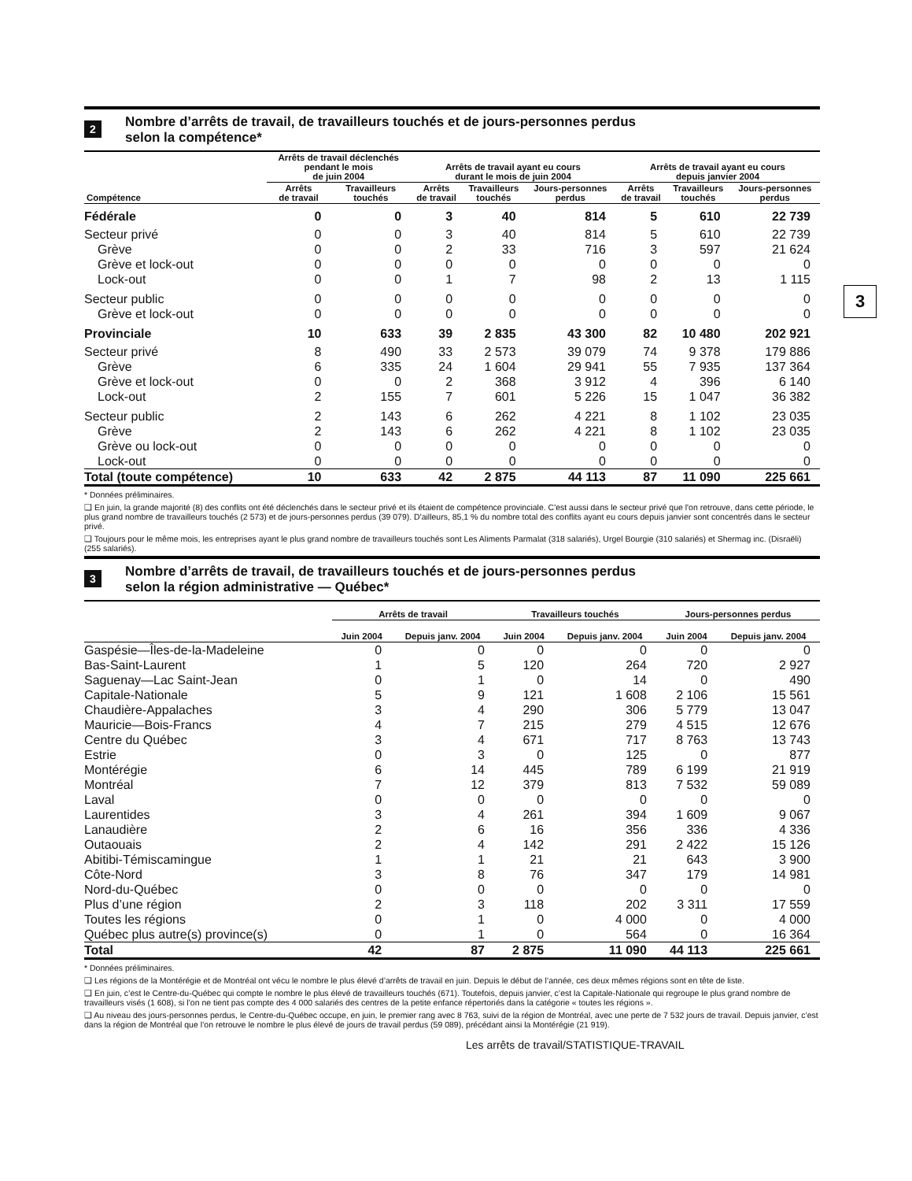3
2 Nombre d’arrêts de travail, de travailleurs touchés et de jours-personnes perdus
selon la compétence*
| | Arrêts de travail déclenchés pendant le mois de juin 2004 | | Arrêts de travail ayant eu cours durant le mois de juin 2004 | | | Arrêts de travail ayant eu cours depuis janvier 2004 | | |
| --- | --- | --- | --- | --- | --- | --- | --- | --- |
| Compétence | Arrêts de travail | Travailleurs touchés | Arrêts de travail | Travailleurs touchés | Jours-personnes perdus | Arrêts de travail | Travailleurs touchés | Jours-personnes perdus |
| Fédérale | 0 | 0 | 3 | 40 | 814 | 5 | 610 | 22 739 |
| Secteur privé | 0 | 0 | 3 | 40 | 814 | 5 | 610 | 22 739 |
| Grève | 0 | 0 | 2 | 33 | 716 | 3 | 597 | 21 624 |
| Grève et lock-out | 0 | 0 | 0 | 0 | 0 | 0 | 0 | 0 |
| Lock-out | 0 | 0 | 1 | 7 | 98 | 2 | 13 | 1 115 |
| Secteur public | 0 | 0 | 0 | 0 | 0 | 0 | 0 | 0 |
| Grève et lock-out | 0 | 0 | 0 | 0 | 0 | 0 | 0 | 0 |
| Provinciale | 10 | 633 | 39 | 2 835 | 43 300 | 82 | 10 480 | 202 921 |
| Secteur privé | 8 | 490 | 33 | 2 573 | 39 079 | 74 | 9 378 | 179 886 |
| Grève | 6 | 335 | 24 | 1 604 | 29 941 | 55 | 7 935 | 137 364 |
| Grève et lock-out | 0 | 0 | 2 | 368 | 3 912 | 4 | 396 | 6 140 |
| Lock-out | 2 | 155 | 7 | 601 | 5 226 | 15 | 1 047 | 36 382 |
| Secteur public | 2 | 143 | 6 | 262 | 4 221 | 8 | 1 102 | 23 035 |
| Grève | 2 | 143 | 6 | 262 | 4 221 | 8 | 1 102 | 23 035 |
| Grève ou lock-out | 0 | 0 | 0 | 0 | 0 | 0 | 0 | 0 |
| Lock-out | 0 | 0 | 0 | 0 | 0 | 0 | 0 | 0 |
| Total (toute compétence) | 10 | 633 | 42 | 2 875 | 44 113 | 87 | 11 090 | 225 661 |
* Données préliminaires.
❑ En juin, la grande majorité (8) des conflits ont été déclenchés dans le secteur privé et ils étaient de compétence provinciale. C'est aussi dans le secteur privé que l'on retrouve, dans cette période, le plus grand nombre de travailleurs touchés (2 573) et de jours-personnes perdus (39 079). D'ailleurs, 85,1 % du nombre total des conflits ayant eu cours depuis janvier sont concentrés dans le secteur privé.
❑ Toujours pour le même mois, les entreprises ayant le plus grand nombre de travailleurs touchés sont Les Aliments Parmalat (318 salariés), Urgel Bourgie (310 salariés) et Shermag inc. (Disraëli) (255 salariés).
3 Nombre d’arrêts de travail, de travailleurs touchés et de jours-personnes perdus
selon la région administrative — Québec*
| | Arrêts de travail | | Travailleurs touchés | | Jours-personnes perdus | |
| --- | --- | --- | --- | --- | --- | --- |
| | Juin 2004 | Depuis janv. 2004 | Juin 2004 | Depuis janv. 2004 | Juin 2004 | Depuis janv. 2004 |
| Gaspésie—Îles-de-la-Madeleine | 0 | 0 | 0 | 0 | 0 | 0 |
| Bas-Saint-Laurent | 1 | 5 | 120 | 264 | 720 | 2 927 |
| Saguenay—Lac Saint-Jean | 0 | 1 | 0 | 14 | 0 | 490 |
| Capitale-Nationale | 5 | 9 | 121 | 1 608 | 2 106 | 15 561 |
| Chaudière-Appalaches | 3 | 4 | 290 | 306 | 5 779 | 13 047 |
| Mauricie—Bois-Francs | 4 | 7 | 215 | 279 | 4 515 | 12 676 |
| Centre du Québec | 3 | 4 | 671 | 717 | 8 763 | 13 743 |
| Estrie | 0 | 3 | 0 | 125 | 0 | 877 |
| Montérégie | 6 | 14 | 445 | 789 | 6 199 | 21 919 |
| Montréal | 7 | 12 | 379 | 813 | 7 532 | 59 089 |
| Laval | 0 | 0 | 0 | 0 | 0 | 0 |
| Laurentides | 3 | 4 | 261 | 394 | 1 609 | 9 067 |
| Lanaudière | 2 | 6 | 16 | 356 | 336 | 4 336 |
| Outaouais | 2 | 4 | 142 | 291 | 2 422 | 15 126 |
| Abitibi-Témiscamingue | 1 | 1 | 21 | 21 | 643 | 3 900 |
| Côte-Nord | 3 | 8 | 76 | 347 | 179 | 14 981 |
| Nord-du-Québec | 0 | 0 | 0 | 0 | 0 | 0 |
| Plus d’une région | 2 | 3 | 118 | 202 | 3 311 | 17 559 |
| Toutes les régions | 0 | 1 | 0 | 4 000 | 0 | 4 000 |
| Québec plus autre(s) province(s) | 0 | 1 | 0 | 564 | 0 | 16 364 |
| Total | 42 | 87 | 2 875 | 11 090 | 44 113 | 225 661 |
* Données préliminaires.
❑ Les régions de la Montérégie et de Montréal ont vécu le nombre le plus élevé d’arrêts de travail en juin. Depuis le début de l’année, ces deux mêmes régions sont en tête de liste.
❑ En juin, c’est le Centre-du-Québec qui compte le nombre le plus élevé de travailleurs touchés (671). Toutefois, depuis janvier, c’est la Capitale-Nationale qui regroupe le plus grand nombre de travailleurs visés (1 608), si l’on ne tient pas compte des 4 000 salariés des centres de la petite enfance répertoriés dans la catégorie « toutes les régions ».
❑ Au niveau des jours-personnes perdus, le Centre-du-Québec occupe, en juin, le premier rang avec 8 763, suivi de la région de Montréal, avec une perte de 7 532 jours de travail. Depuis janvier, c’est dans la région de Montréal que l’on retrouve le nombre le plus élevé de jours de travail perdus (59 089), précédant ainsi la Montérégie (21 919).
Les arrêts de travail/STATISTIQUE-TRAVAIL